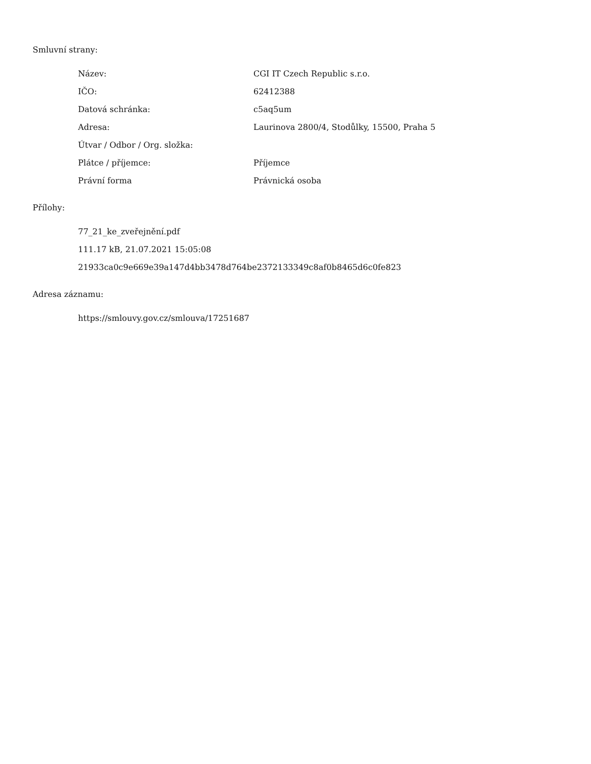Smluvní strany:
| Název: | CGI IT Czech Republic s.r.o. |
| IČO: | 62412388 |
| Datová schránka: | c5aq5um |
| Adresa: | Laurinova 2800/4, Stodůlky, 15500, Praha 5 |
| Útvar / Odbor / Org. složka: | |
| Plátce / příjemce: | Příjemce |
| Právní forma | Právnická osoba |
Přílohy:
77_21_ke_zveřejnění.pdf
111.17 kB, 21.07.2021 15:05:08
21933ca0c9e669e39a147d4bb3478d764be2372133349c8af0b8465d6c0fe823
Adresa záznamu:
https://smlouvy.gov.cz/smlouva/17251687